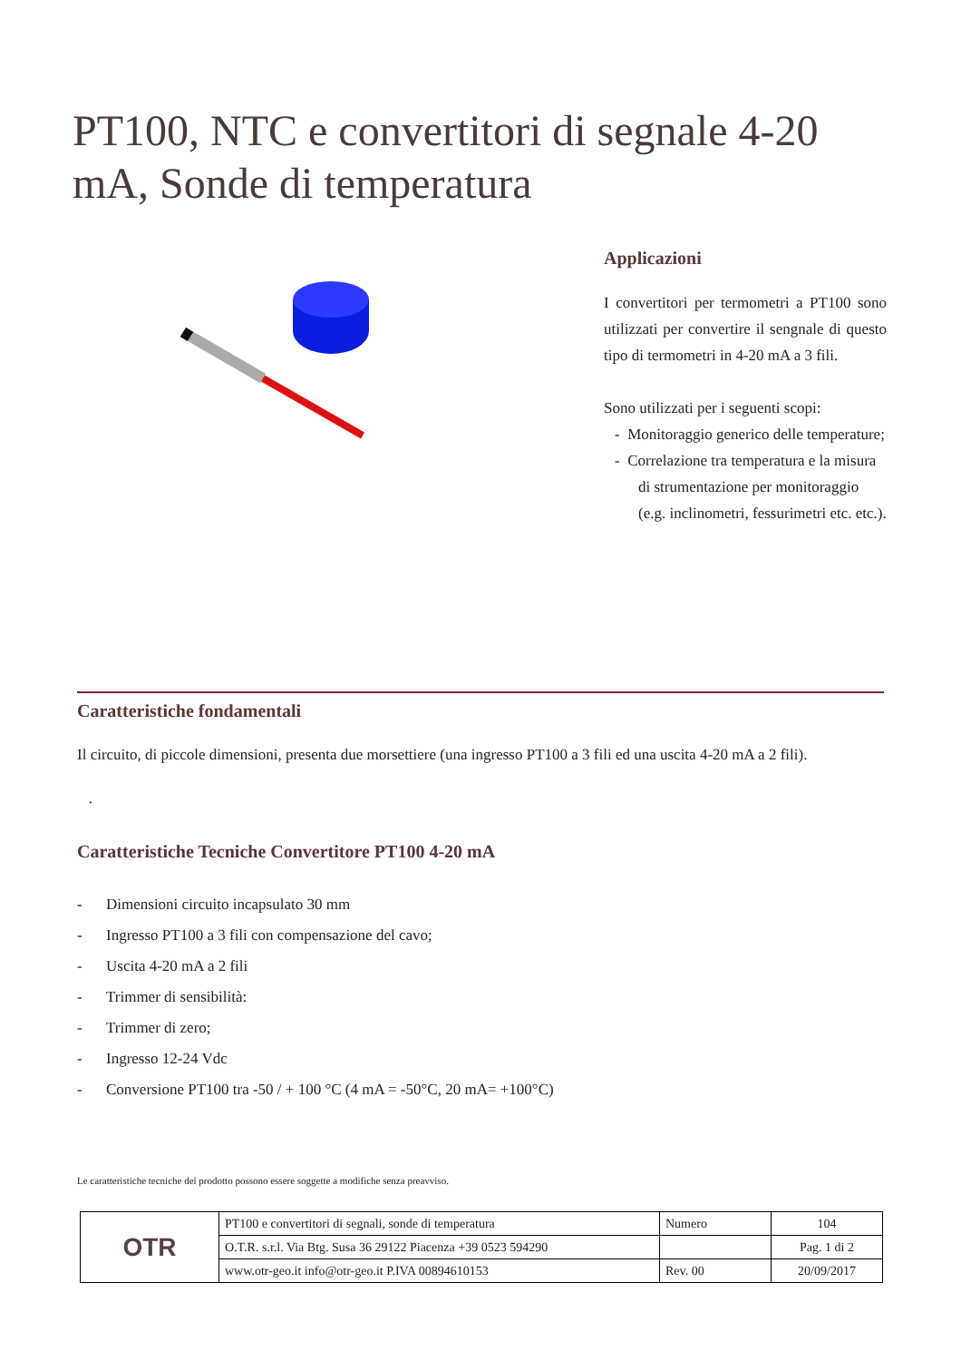PT100, NTC e convertitori di segnale 4-20 mA, Sonde di temperatura
Applicazioni
I convertitori per termometri a PT100 sono utilizzati per convertire il sengnale di questo tipo di termometri in 4-20 mA a 3 fili.
Sono utilizzati per i seguenti scopi:
- Monitoraggio generico delle temperature;
- Correlazione tra temperatura e la misura di strumentazione per monitoraggio (e.g. inclinometri, fessurimetri etc. etc.).
Caratteristiche fondamentali
Il circuito, di piccole dimensioni, presenta due morsettiere (una ingresso PT100 a 3 fili ed una uscita 4-20 mA a 2 fili).
.
Caratteristiche Tecniche Convertitore PT100 4-20 mA
- Dimensioni circuito incapsulato 30 mm
- Ingresso PT100 a 3 fili con compensazione del cavo;
- Uscita 4-20 mA a 2 fili
- Trimmer di sensibilità:
- Trimmer di zero;
- Ingresso 12-24 Vdc
- Conversione PT100 tra -50 / + 100 °C (4 mA = -50°C, 20 mA= +100°C)
Le caratteristiche tecniche del prodotto possono essere soggette a modifiche senza preavviso.
| OTR | PT100 e convertitori di segnali, sonde di temperatura | Numero | 104 |
| | O.T.R. s.r.l. Via Btg. Susa 36 29122 Piacenza +39 0523 594290 | | Pag. 1 di 2 |
| | www.otr-geo.it info@otr-geo.it P.IVA 00894610153 | Rev. 00 | 20/09/2017 |